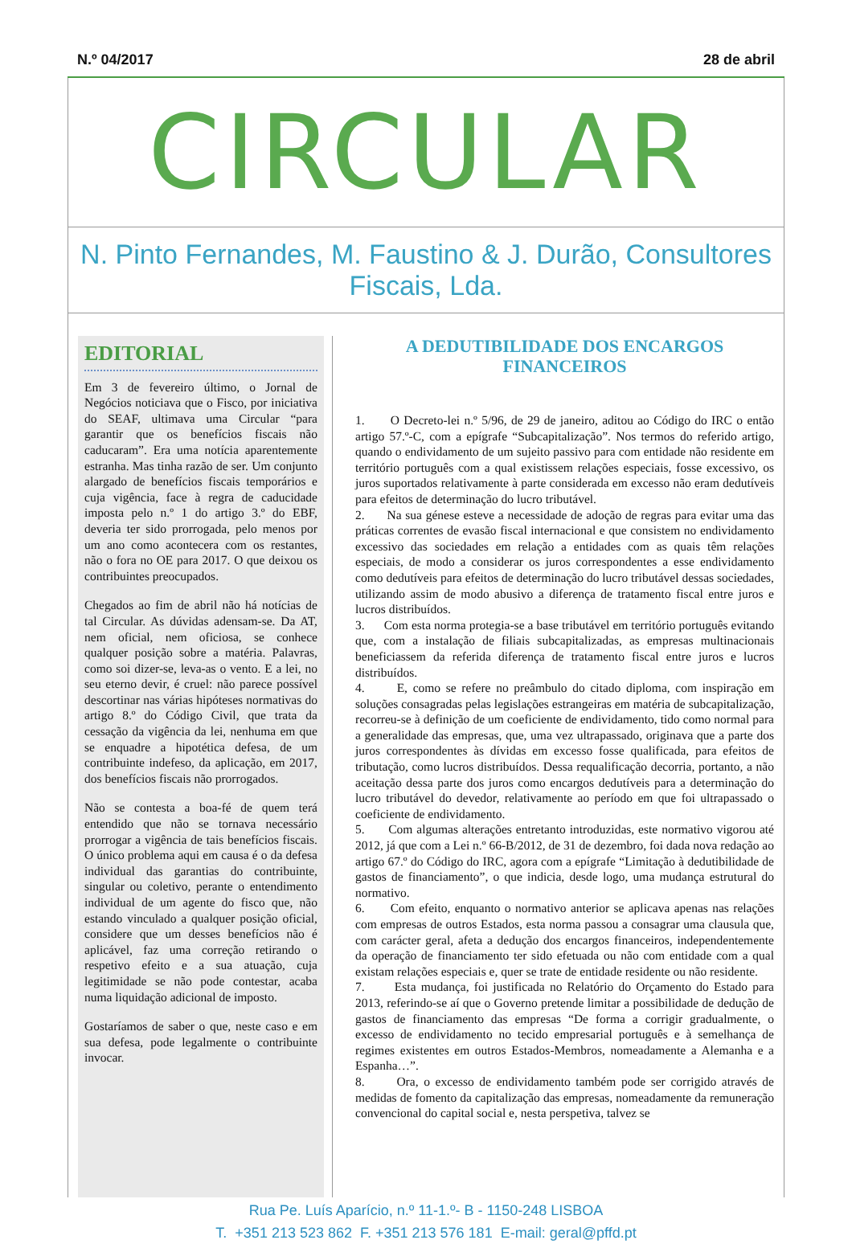N.º 04/2017 28 de abril
CIRCULAR
N. Pinto Fernandes, M. Faustino & J. Durão, Consultores Fiscais, Lda.
EDITORIAL
Em 3 de fevereiro último, o Jornal de Negócios noticiava que o Fisco, por iniciativa do SEAF, ultimava uma Circular “para garantir que os benefícios fiscais não caducaram”. Era uma notícia aparentemente estranha. Mas tinha razão de ser. Um conjunto alargado de benefícios fiscais temporários e cuja vigência, face à regra de caducidade imposta pelo n.º 1 do artigo 3.º do EBF, deveria ter sido prorrogada, pelo menos por um ano como acontecera com os restantes, não o fora no OE para 2017. O que deixou os contribuintes preocupados.
Chegados ao fim de abril não há notícias de tal Circular. As dúvidas adensam-se. Da AT, nem oficial, nem oficiosa, se conhece qualquer posição sobre a matéria. Palavras, como soi dizer-se, leva-as o vento. E a lei, no seu eterno devir, é cruel: não parece possível descortinar nas várias hipóteses normativas do artigo 8.º do Código Civil, que trata da cessação da vigência da lei, nenhuma em que se enquadre a hipotética defesa, de um contribuinte indefeso, da aplicação, em 2017, dos benefícios fiscais não prorrogados.
Não se contesta a boa-fé de quem terá entendido que não se tornava necessário prorrogar a vigência de tais benefícios fiscais. O único problema aqui em causa é o da defesa individual das garantias do contribuinte, singular ou coletivo, perante o entendimento individual de um agente do fisco que, não estando vinculado a qualquer posição oficial, considere que um desses benefícios não é aplicável, faz uma correção retirando o respetivo efeito e a sua atuação, cuja legitimidade se não pode contestar, acaba numa liquidação adicional de imposto.
Gostaríamos de saber o que, neste caso e em sua defesa, pode legalmente o contribuinte invocar.
A DEDUTIBILIDADE DOS ENCARGOS FINANCEIROS
1. O Decreto-lei n.º 5/96, de 29 de janeiro, aditou ao Código do IRC o então artigo 57.º-C, com a epígrafe “Subcapitalização”. Nos termos do referido artigo, quando o endividamento de um sujeito passivo para com entidade não residente em território português com a qual existissem relações especiais, fosse excessivo, os juros suportados relativamente à parte considerada em excesso não eram dedutíveis para efeitos de determinação do lucro tributável.
2. Na sua génese esteve a necessidade de adoção de regras para evitar uma das práticas correntes de evasão fiscal internacional e que consistem no endividamento excessivo das sociedades em relação a entidades com as quais têm relações especiais, de modo a considerar os juros correspondentes a esse endividamento como dedutíveis para efeitos de determinação do lucro tributável dessas sociedades, utilizando assim de modo abusivo a diferença de tratamento fiscal entre juros e lucros distribuídos.
3. Com esta norma protegia-se a base tributável em território português evitando que, com a instalação de filiais subcapitalizadas, as empresas multinacionais beneficiassem da referida diferença de tratamento fiscal entre juros e lucros distribuídos.
4. E, como se refere no preâmbulo do citado diploma, com inspiração em soluções consagradas pelas legislações estrangeiras em matéria de subcapitalização, recorreu-se à definição de um coeficiente de endividamento, tido como normal para a generalidade das empresas, que, uma vez ultrapassado, originava que a parte dos juros correspondentes às dívidas em excesso fosse qualificada, para efeitos de tributação, como lucros distribuídos. Dessa requalificação decorria, portanto, a não aceitação dessa parte dos juros como encargos dedutíveis para a determinação do lucro tributável do devedor, relativamente ao período em que foi ultrapassado o coeficiente de endividamento.
5. Com algumas alterações entretanto introduzidas, este normativo vigorou até 2012, já que com a Lei n.º 66-B/2012, de 31 de dezembro, foi dada nova redação ao artigo 67.º do Código do IRC, agora com a epígrafe “Limitação à dedutibilidade de gastos de financiamento”, o que indicia, desde logo, uma mudança estrutural do normativo.
6. Com efeito, enquanto o normativo anterior se aplicava apenas nas relações com empresas de outros Estados, esta norma passou a consagrar uma clausula que, com carácter geral, afeta a dedução dos encargos financeiros, independentemente da operação de financiamento ter sido efetuada ou não com entidade com a qual existam relações especiais e, quer se trate de entidade residente ou não residente.
7. Esta mudança, foi justificada no Relatório do Orçamento do Estado para 2013, referindo-se aí que o Governo pretende limitar a possibilidade de dedução de gastos de financiamento das empresas “De forma a corrigir gradualmente, o excesso de endividamento no tecido empresarial português e à semelhança de regimes existentes em outros Estados-Membros, nomeadamente a Alemanha e a Espanha…”.
8. Ora, o excesso de endividamento também pode ser corrigido através de medidas de fomento da capitalização das empresas, nomeadamente da remuneração convencional do capital social e, nesta perspetiva, talvez se
Rua Pe. Luís Aparício, n.º 11-1.º- B - 1150-248 LISBOA
T. +351 213 523 862 F. +351 213 576 181 E-mail: geral@pffd.pt